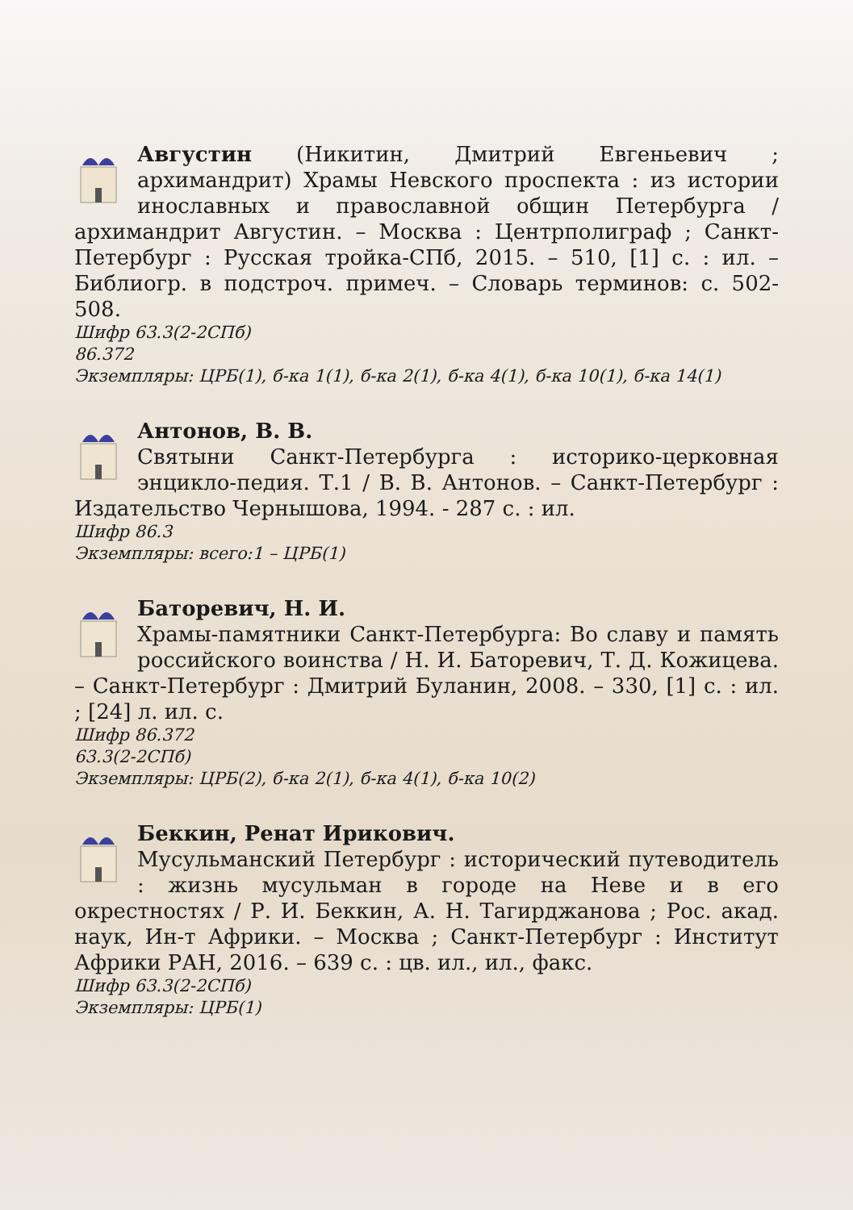Августин (Никитин, Дмитрий Евгеньевич ; архимандрит) Храмы Невского проспекта : из истории инославных и православной общин Петербурга / архимандрит Августин. – Москва : Центрполиграф ; Санкт-Петербург : Русская тройка-СПб, 2015. – 510, [1] с. : ил. – Библиогр. в подстроч. примеч. – Словарь терминов: с. 502-508.
Шифр 63.3(2-2СПб)
86.372
Экземпляры: ЦРБ(1), б-ка 1(1), б-ка 2(1), б-ка 4(1), б-ка 10(1), б-ка 14(1)
Антонов, В. В.
Святыни Санкт-Петербурга : историко-церковная энцикло-педия. Т.1 / В. В. Антонов. – Санкт-Петербург : Издательство Чернышова, 1994. - 287 с. : ил.
Шифр 86.3
Экземпляры: всего:1 – ЦРБ(1)
Баторевич, Н. И.
Храмы-памятники Санкт-Петербурга: Во славу и память российского воинства / Н. И. Баторевич, Т. Д. Кожицева. – Санкт-Петербург : Дмитрий Буланин, 2008. – 330, [1] с. : ил. ; [24] л. ил. с.
Шифр 86.372
63.3(2-2СПб)
Экземпляры: ЦРБ(2), б-ка 2(1), б-ка 4(1), б-ка 10(2)
Беккин, Ренат Ирикович.
Мусульманский Петербург : исторический путеводитель : жизнь мусульман в городе на Неве и в его окрестностях / Р. И. Беккин, А. Н. Тагирджанова ; Рос. акад. наук, Ин-т Африки. – Москва ; Санкт-Петербург : Институт Африки РАН, 2016. – 639 с. : цв. ил., ил., факс.
Шифр 63.3(2-2СПб)
Экземпляры: ЦРБ(1)